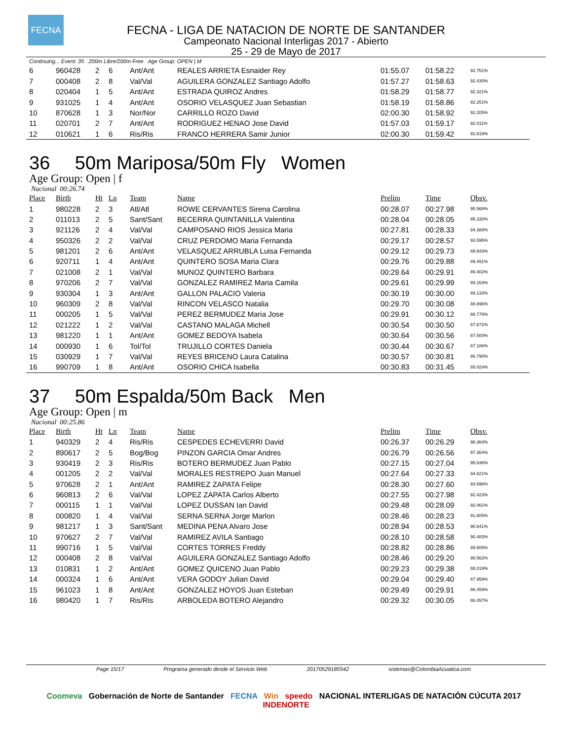FECNA
FECNA - LIGA DE NATACION DE NORTE DE SANTANDER
Campeonato Nacional Interligas 2017 - Abierto
25 - 29 de Mayo de 2017
Continuing... Event: 35 200m Libre/200m Free Age Group: OPEN | M
| 6 | 960428 | 2 | 6 | Ant/Ant | REALES ARRIETA Esnaider Rey | 01:55.07 | 01:58.22 | 92.751% |
| 7 | 000408 | 2 | 8 | Val/Val | AGUILERA GONZALEZ Santiago Adolfo | 01:57.27 | 01:58.63 | 92.430% |
| 8 | 020404 | 1 | 5 | Ant/Ant | ESTRADA QUIROZ Andres | 01:58.29 | 01:58.77 | 92.321% |
| 9 | 931025 | 1 | 4 | Ant/Ant | OSORIO VELASQUEZ Juan Sebastian | 01:58.19 | 01:58.86 | 92.251% |
| 10 | 870628 | 1 | 3 | Nor/Nor | CARRILLO ROZO David | 02:00.30 | 01:58.92 | 92.205% |
| 11 | 020701 | 2 | 7 | Ant/Ant | RODRIGUEZ HENAO Jose David | 01:57.03 | 01:59.17 | 92.011% |
| 12 | 010621 | 1 | 6 | Ris/Ris | FRANCO HERRERA Samir Junior | 02:00.30 | 01:59.42 | 91.819% |
36 50m Mariposa/50m Fly Women
Age Group: Open | f
Nacional 00:26.74
| Place | Birth | Ht | Ln | Team | Name | Prelim | Time | Obsv. |
| --- | --- | --- | --- | --- | --- | --- | --- | --- |
| 1 | 980228 | 2 | 3 | Atl/Atl | ROWE CERVANTES Sirena Carolina | 00:28.07 | 00:27.98 | 95.568% |
| 2 | 011013 | 2 | 5 | Sant/Sant | BECERRA QUINTANILLA Valentina | 00:28.04 | 00:28.05 | 95.330% |
| 3 | 921126 | 2 | 4 | Val/Val | CAMPOSANO RIOS Jessica Maria | 00:27.81 | 00:28.33 | 94.388% |
| 4 | 950326 | 2 | 2 | Val/Val | CRUZ PERDOMO Maria Fernanda | 00:29.17 | 00:28.57 | 93.595% |
| 5 | 981201 | 2 | 6 | Ant/Ant | VELASQUEZ ARRUBLA Luisa Fernanda | 00:29.12 | 00:29.73 | 89.943% |
| 6 | 920711 | 1 | 4 | Ant/Ant | QUINTERO SOSA Maria Clara | 00:29.76 | 00:29.88 | 89.491% |
| 7 | 021008 | 2 | 1 | Val/Val | MUNOZ QUINTERO Barbara | 00:29.64 | 00:29.91 | 89.402% |
| 8 | 970206 | 2 | 7 | Val/Val | GONZALEZ RAMIREZ Maria Camila | 00:29.61 | 00:29.99 | 89.163% |
| 9 | 930304 | 1 | 3 | Ant/Ant | GALLON PALACIO Valeria | 00:30.19 | 00:30.00 | 89.133% |
| 10 | 960309 | 2 | 8 | Val/Val | RINCON VELASCO Natalia | 00:29.70 | 00:30.08 | 88.896% |
| 11 | 000205 | 1 | 5 | Val/Val | PEREZ BERMUDEZ Maria Jose | 00:29.91 | 00:30.12 | 88.778% |
| 12 | 021222 | 1 | 2 | Val/Val | CASTANO MALAGA Michell | 00:30.54 | 00:30.50 | 87.672% |
| 13 | 981220 | 1 | 1 | Ant/Ant | GOMEZ BEDOYA Isabela | 00:30.64 | 00:30.56 | 87.500% |
| 14 | 000930 | 1 | 6 | Tol/Tol | TRUJILLO CORTES Daniela | 00:30.44 | 00:30.67 | 87.186% |
| 15 | 030929 | 1 | 7 | Val/Val | REYES BRICENO Laura Catalina | 00:30.57 | 00:30.81 | 86.790% |
| 16 | 990709 | 1 | 8 | Ant/Ant | OSORIO CHICA Isabella | 00:30.83 | 00:31.45 | 85.024% |
37 50m Espalda/50m Back Men
Age Group: Open | m
Nacional 00:25.86
| Place | Birth | Ht | Ln | Team | Name | Prelim | Time | Obsv. |
| --- | --- | --- | --- | --- | --- | --- | --- | --- |
| 1 | 940329 | 2 | 4 | Ris/Ris | CESPEDES ECHEVERRI David | 00:26.37 | 00:26.29 | 98.364% |
| 2 | 890617 | 2 | 5 | Bog/Bog | PINZON GARCIA Omar Andres | 00:26.79 | 00:26.56 | 97.364% |
| 3 | 930419 | 2 | 3 | Ris/Ris | BOTERO BERMUDEZ Juan Pablo | 00:27.15 | 00:27.04 | 95.636% |
| 4 | 001205 | 2 | 2 | Val/Val | MORALES RESTREPO Juan Manuel | 00:27.64 | 00:27.33 | 94.621% |
| 5 | 970628 | 2 | 1 | Ant/Ant | RAMIREZ ZAPATA Felipe | 00:28.30 | 00:27.60 | 93.696% |
| 6 | 960813 | 2 | 6 | Val/Val | LOPEZ ZAPATA Carlos Alberto | 00:27.55 | 00:27.98 | 92.423% |
| 7 | 000115 | 1 | 1 | Val/Val | LOPEZ DUSSAN Ian David | 00:29.48 | 00:28.09 | 92.061% |
| 8 | 000820 | 1 | 4 | Val/Val | SERNA SERNA Jorge Marlon | 00:28.46 | 00:28.23 | 91.605% |
| 9 | 981217 | 1 | 3 | Sant/Sant | MEDINA PENA Alvaro Jose | 00:28.94 | 00:28.53 | 90.641% |
| 10 | 970627 | 2 | 7 | Val/Val | RAMIREZ AVILA Santiago | 00:28.10 | 00:28.58 | 90.483% |
| 11 | 990716 | 1 | 5 | Val/Val | CORTES TORRES Freddy | 00:28.82 | 00:28.86 | 89.605% |
| 12 | 000408 | 2 | 8 | Val/Val | AGUILERA GONZALEZ Santiago Adolfo | 00:28.46 | 00:29.20 | 88.562% |
| 13 | 010831 | 1 | 2 | Ant/Ant | GOMEZ QUICENO Juan Pablo | 00:29.23 | 00:29.38 | 88.019% |
| 14 | 000324 | 1 | 6 | Ant/Ant | VERA GODOY Julian David | 00:29.04 | 00:29.40 | 87.959% |
| 15 | 961023 | 1 | 8 | Ant/Ant | GONZALEZ HOYOS Juan Esteban | 00:29.49 | 00:29.91 | 86.459% |
| 16 | 980420 | 1 | 7 | Ris/Ris | ARBOLEDA BOTERO Alejandro | 00:29.32 | 00:30.05 | 86.057% |
Page 15/17 Programa generado desde el Servicio Web 20170529185542 sistemas@ColombiaAcuatica.com
Coomeva Gobernación de Norte de Santander FECNA Win speedo NACIONAL INTERLIGAS DE NATACIÓN CÚCUTA 2017 INDENORTE